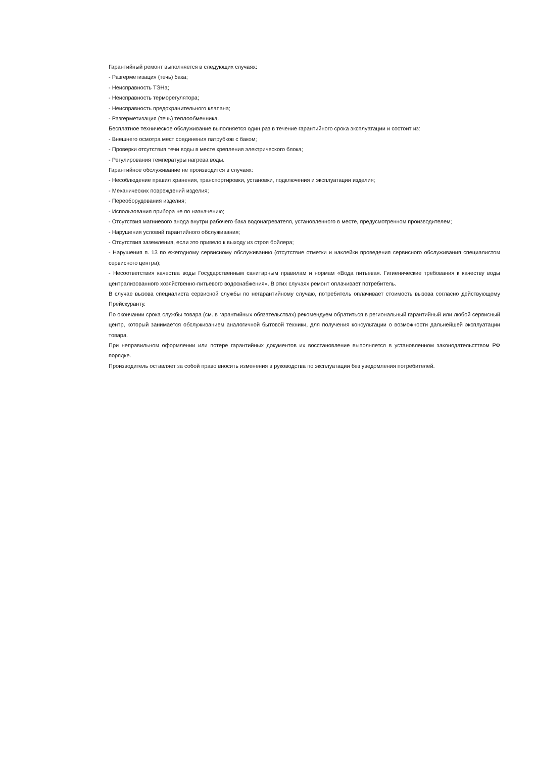Гарантийный ремонт выполняется в следующих случаях:
- Разгерметизация (течь) бака;
- Неисправность ТЭНа;
- Неисправность терморегулятора;
- Неисправность предохранительного клапана;
- Разгерметизация (течь) теплообменника.
Бесплатное техническое обслуживание выполняется один раз в течение гарантийного срока эксплуатации и состоит из:
- Внешнего осмотра мест соединения патрубков с баком;
- Проверки отсутствия течи воды в месте крепления электрического блока;
- Регулирования температуры нагрева воды.
Гарантийное обслуживание не производится в случаях:
- Несоблюдение правил хранения, транспортировки, установки, подключения и эксплуатации изделия;
- Механических повреждений изделия;
- Переоборудования изделия;
- Использования прибора не по назначению;
- Отсутствия магниевого анода внутри рабочего бака водонагревателя, установленного в месте, предусмотренном производителем;
- Нарушения условий гарантийного обслуживания;
- Отсутствия заземления, если это привело к выходу из строя бойлера;
- Нарушения п. 13 по ежегодному сервисному обслуживанию (отсутствие отметки и наклейки проведения сервисного обслуживания специалистом сервисного центра);
- Несоответствия качества воды Государственным санитарным правилам и нормам «Вода питьевая. Гигиенические требования к качеству воды централизованного хозяйственно-питьевого водоснабжения». В этих случаях ремонт оплачивает потребитель.
В случае вызова специалиста сервисной службы по негарантийному случаю, потребитель оплачивает стоимость вызова согласно действующему Прейскуранту.
По окончании срока службы товара (см. в гарантийных обязательствах) рекомендуем обратиться в региональный гарантийный или любой сервисный центр, который занимается обслуживанием аналогичной бытовой техники, для получения консультации о возможности дальнейшей эксплуатации товара.
При неправильном оформлении или потере гарантийных документов их восстановление выполняется в установленном законодательcттвом РФ порядке.
Производитель оставляет за собой право вносить изменения в руководства по эксплуатации без уведомления потребителей.